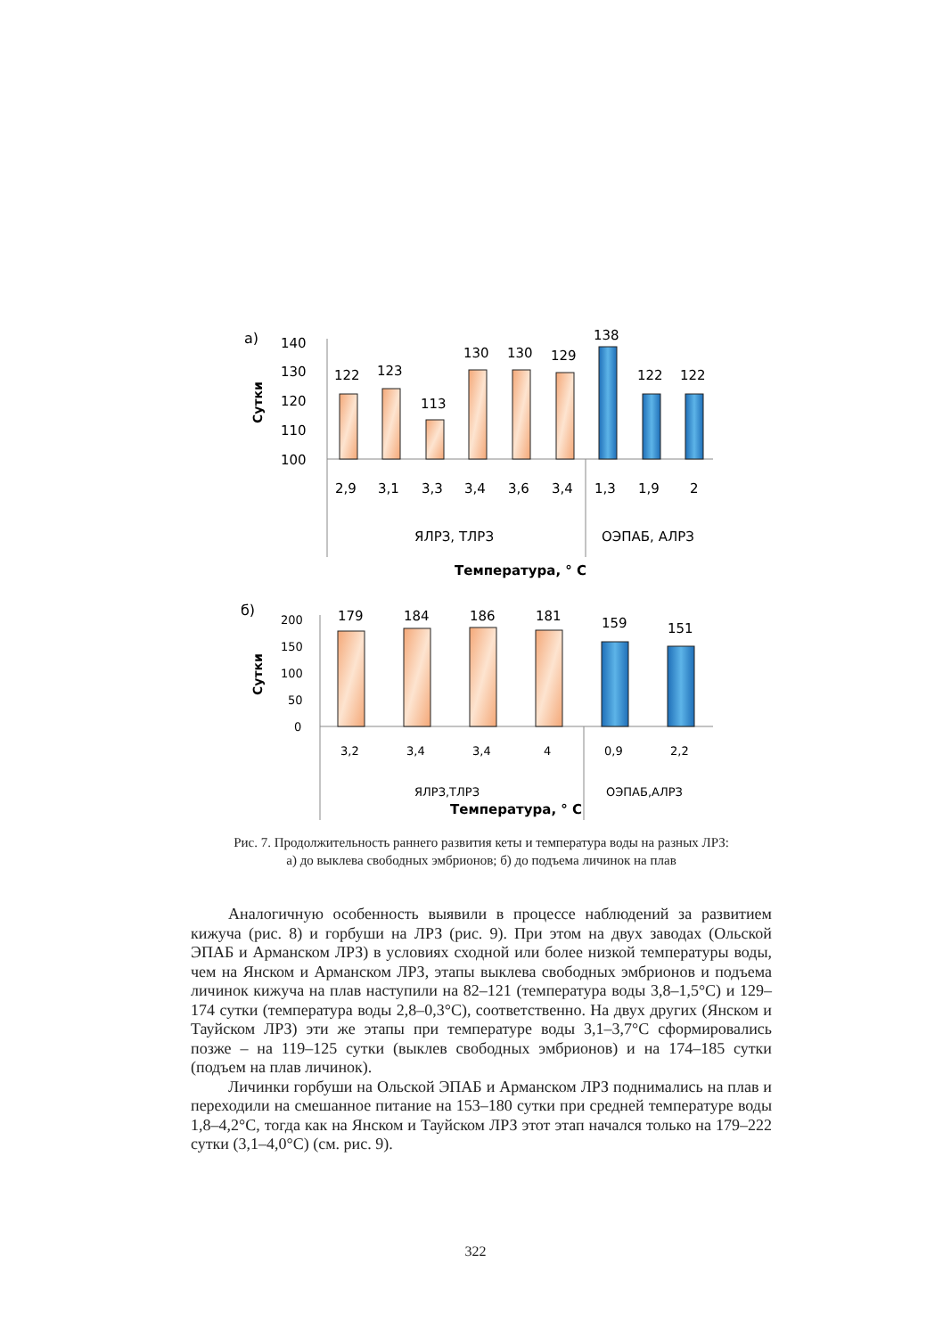а)
140
130
120
110
100
Сутки
122
123
113
130
130
129
138
122
122
2,9
3,1
3,3
3,4
3,6
3,4
1,3
1,9
2
ЯЛРЗ, ТЛРЗ
ОЭПАБ, АЛРЗ
Температура, ° С
б)
200
150
100
50
0
Сутки
179
184
186
181
159
151
3,2
3,4
3,4
4
0,9
2,2
ЯЛРЗ,ТЛРЗ
ОЭПАБ,АЛРЗ
Температура, ° С
Рис. 7. Продолжительность раннего развития кеты и температура воды на разных ЛРЗ: а) до выклева свободных эмбрионов; б) до подъема личинок на плав
Аналогичную особенность выявили в процессе наблюдений за развитием кижуча (рис. 8) и горбуши на ЛРЗ (рис. 9). При этом на двух заводах (Ольской ЭПАБ и Арманском ЛРЗ) в условиях сходной или более низкой температуры воды, чем на Янском и Арманском ЛРЗ, этапы выклева свободных эмбрионов и подъема личинок кижуча на плав наступили на 82–121 (температура воды 3,8–1,5°С) и 129–174 сутки (температура воды 2,8–0,3°С), соответственно. На двух других (Янском и Тауйском ЛРЗ) эти же этапы при температуре воды 3,1–3,7°С сформировались позже – на 119–125 сутки (выклев свободных эмбрионов) и на 174–185 сутки (подъем на плав личинок).
Личинки горбуши на Ольской ЭПАБ и Арманском ЛРЗ поднимались на плав и переходили на смешанное питание на 153–180 сутки при средней температуре воды 1,8–4,2°С, тогда как на Янском и Тауйском ЛРЗ этот этап начался только на 179–222 сутки (3,1–4,0°С) (см. рис. 9).
322